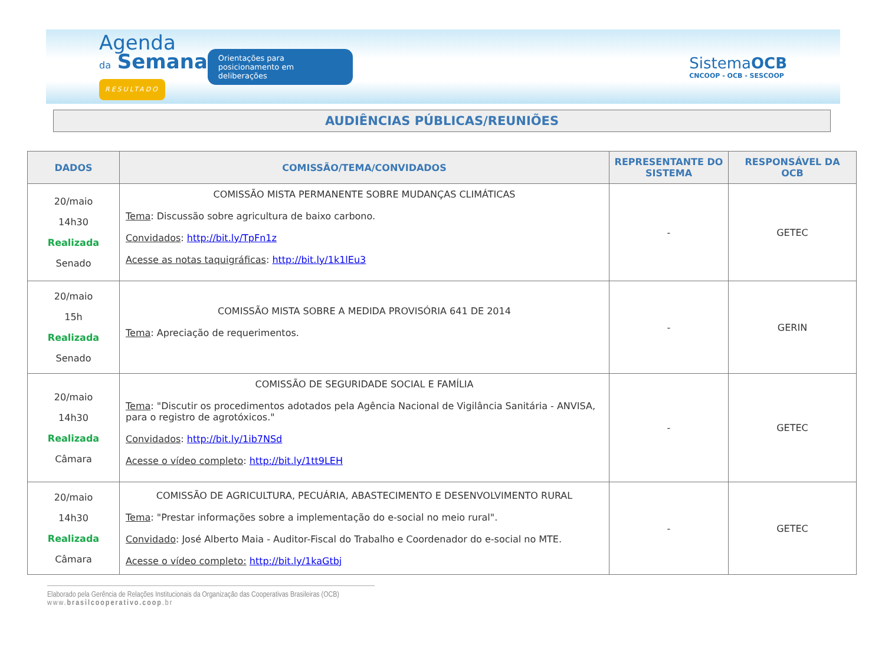Agenda
da Semana
RESULTADO
Orientações para posicionamento em deliberações
SistemaOCB
CNCOOP - OCB - SESCOOP
AUDIÊNCIAS PÚBLICAS/REUNIÕES
| DADOS | COMISSÃO/TEMA/CONVIDADOS | REPRESENTANTE DO SISTEMA | RESPONSÁVEL DA OCB |
| --- | --- | --- | --- |
| 20/maio 14h30 Realizada Senado | COMISSÃO MISTA PERMANENTE SOBRE MUDANÇAS CLIMÁTICAS Tema : Discussão sobre agricultura de baixo carbono. Convidados : http://bit.ly/TpFn1z Acesse as notas taquigráficas : http://bit.ly/1k1lEu3 | - | GETEC |
| 20/maio 15h Realizada Senado | COMISSÃO MISTA SOBRE A MEDIDA PROVISÓRIA 641 DE 2014 Tema : Apreciação de requerimentos. | - | GERIN |
| 20/maio 14h30 Realizada Câmara | COMISSÃO DE SEGURIDADE SOCIAL E FAMÍLIA Tema : "Discutir os procedimentos adotados pela Agência Nacional de Vigilância Sanitária - ANVISA, para o registro de agrotóxicos." Convidados : http://bit.ly/1ib7NSd Acesse o vídeo completo : http://bit.ly/1tt9LEH | - | GETEC |
| 20/maio 14h30 Realizada Câmara | COMISSÃO DE AGRICULTURA, PECUÁRIA, ABASTECIMENTO E DESENVOLVIMENTO RURAL Tema : "Prestar informações sobre a implementação do e-social no meio rural". Convidado : José Alberto Maia - Auditor-Fiscal do Trabalho e Coordenador do e-social no MTE. Acesse o vídeo completo: http://bit.ly/1kaGtbj | - | GETEC |
Elaborado pela Gerência de Relações Institucionais da Organização das Cooperativas Brasileiras (OCB)
www.brasilcooperativo.coop.br